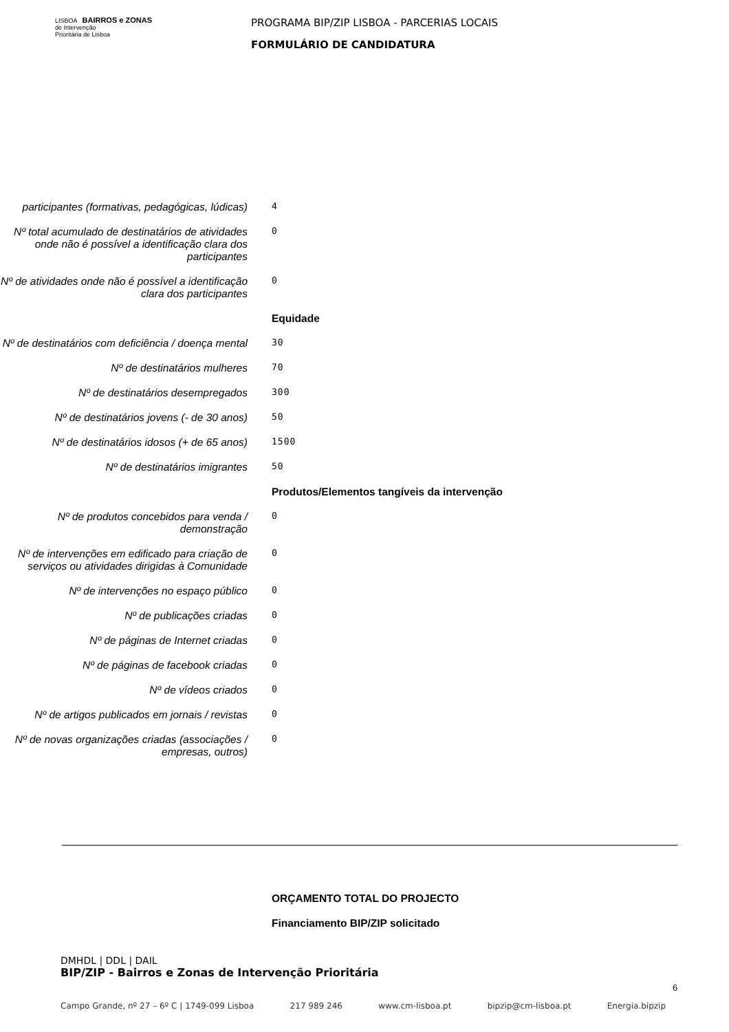LISBOA BAIRROS e ZONAS
de Intervenção
Prioritária de Lisboa
PROGRAMA BIP/ZIP LISBOA - PARCERIAS LOCAIS
FORMULÁRIO DE CANDIDATURA
participantes (formativas, pedagógicas, lúdicas)
4
Nº total acumulado de destinatários de atividades onde não é possível a identificação clara dos participantes
0
Nº de atividades onde não é possível a identificação clara dos participantes
0
Equidade
Nº de destinatários com deficiência / doença mental
30
Nº de destinatários mulheres
70
Nº de destinatários desempregados
300
Nº de destinatários jovens (- de 30 anos)
50
Nº de destinatários idosos (+ de 65 anos)
1500
Nº de destinatários imigrantes
50
Produtos/Elementos tangíveis da intervenção
Nº de produtos concebidos para venda / demonstração
0
Nº de intervenções em edificado para criação de serviços ou atividades dirigidas à Comunidade
0
Nº de intervenções no espaço público
0
Nº de publicações criadas
0
Nº de páginas de Internet criadas
0
Nº de páginas de facebook criadas
0
Nº de vídeos criados
0
Nº de artigos publicados em jornais / revistas
0
Nº de novas organizações criadas (associações / empresas, outros)
0
ORÇAMENTO TOTAL DO PROJECTO
Financiamento BIP/ZIP solicitado
DMHDL | DDL | DAIL
BIP/ZIP - Bairros e Zonas de Intervenção Prioritária
6
Campo Grande, nº 27 – 6º C | 1749-099 Lisboa 217 989 246 www.cm-lisboa.pt bipzip@cm-lisboa.pt Energia.bipzip